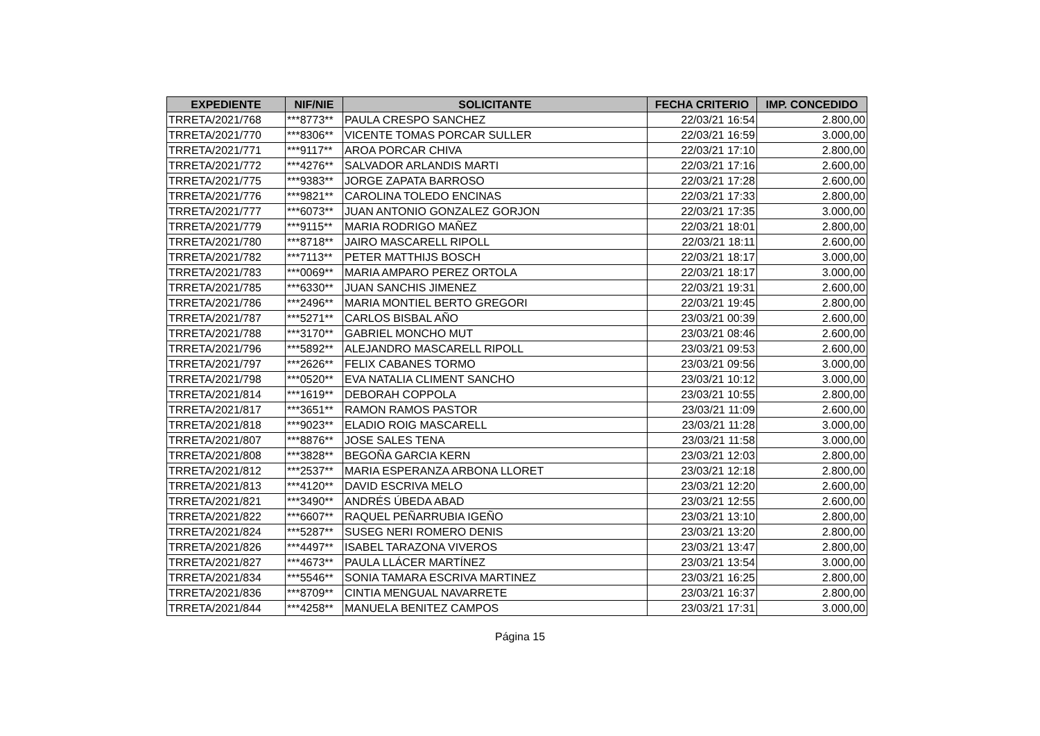| EXPEDIENTE | NIF/NIE | SOLICITANTE | FECHA CRITERIO | IMP. CONCEDIDO |
| --- | --- | --- | --- | --- |
| TRRETA/2021/768 | ***8773** | PAULA CRESPO SANCHEZ | 22/03/21 16:54 | 2.800,00 |
| TRRETA/2021/770 | ***8306** | VICENTE TOMAS PORCAR SULLER | 22/03/21 16:59 | 3.000,00 |
| TRRETA/2021/771 | ***9117** | AROA PORCAR CHIVA | 22/03/21 17:10 | 2.800,00 |
| TRRETA/2021/772 | ***4276** | SALVADOR ARLANDIS MARTI | 22/03/21 17:16 | 2.600,00 |
| TRRETA/2021/775 | ***9383** | JORGE ZAPATA BARROSO | 22/03/21 17:28 | 2.600,00 |
| TRRETA/2021/776 | ***9821** | CAROLINA TOLEDO ENCINAS | 22/03/21 17:33 | 2.800,00 |
| TRRETA/2021/777 | ***6073** | JUAN ANTONIO GONZALEZ GORJON | 22/03/21 17:35 | 3.000,00 |
| TRRETA/2021/779 | ***9115** | MARIA RODRIGO MAÑEZ | 22/03/21 18:01 | 2.800,00 |
| TRRETA/2021/780 | ***8718** | JAIRO MASCARELL RIPOLL | 22/03/21 18:11 | 2.600,00 |
| TRRETA/2021/782 | ***7113** | PETER MATTHIJS BOSCH | 22/03/21 18:17 | 3.000,00 |
| TRRETA/2021/783 | ***0069** | MARIA AMPARO PEREZ ORTOLA | 22/03/21 18:17 | 3.000,00 |
| TRRETA/2021/785 | ***6330** | JUAN SANCHIS JIMENEZ | 22/03/21 19:31 | 2.600,00 |
| TRRETA/2021/786 | ***2496** | MARIA MONTIEL BERTO GREGORI | 22/03/21 19:45 | 2.800,00 |
| TRRETA/2021/787 | ***5271** | CARLOS BISBAL AÑO | 23/03/21 00:39 | 2.600,00 |
| TRRETA/2021/788 | ***3170** | GABRIEL MONCHO MUT | 23/03/21 08:46 | 2.600,00 |
| TRRETA/2021/796 | ***5892** | ALEJANDRO MASCARELL RIPOLL | 23/03/21 09:53 | 2.600,00 |
| TRRETA/2021/797 | ***2626** | FELIX CABANES TORMO | 23/03/21 09:56 | 3.000,00 |
| TRRETA/2021/798 | ***0520** | EVA NATALIA CLIMENT SANCHO | 23/03/21 10:12 | 3.000,00 |
| TRRETA/2021/814 | ***1619** | DEBORAH COPPOLA | 23/03/21 10:55 | 2.800,00 |
| TRRETA/2021/817 | ***3651** | RAMON RAMOS PASTOR | 23/03/21 11:09 | 2.600,00 |
| TRRETA/2021/818 | ***9023** | ELADIO ROIG MASCARELL | 23/03/21 11:28 | 3.000,00 |
| TRRETA/2021/807 | ***8876** | JOSE SALES TENA | 23/03/21 11:58 | 3.000,00 |
| TRRETA/2021/808 | ***3828** | BEGOÑA GARCIA KERN | 23/03/21 12:03 | 2.800,00 |
| TRRETA/2021/812 | ***2537** | MARIA ESPERANZA ARBONA LLORET | 23/03/21 12:18 | 2.800,00 |
| TRRETA/2021/813 | ***4120** | DAVID ESCRIVA MELO | 23/03/21 12:20 | 2.600,00 |
| TRRETA/2021/821 | ***3490** | ANDRÉS ÚBEDA ABAD | 23/03/21 12:55 | 2.600,00 |
| TRRETA/2021/822 | ***6607** | RAQUEL PEÑARRUBIA IGEÑO | 23/03/21 13:10 | 2.800,00 |
| TRRETA/2021/824 | ***5287** | SUSEG NERI ROMERO DENIS | 23/03/21 13:20 | 2.800,00 |
| TRRETA/2021/826 | ***4497** | ISABEL TARAZONA VIVEROS | 23/03/21 13:47 | 2.800,00 |
| TRRETA/2021/827 | ***4673** | PAULA LLÁCER MARTÍNEZ | 23/03/21 13:54 | 3.000,00 |
| TRRETA/2021/834 | ***5546** | SONIA TAMARA ESCRIVA MARTINEZ | 23/03/21 16:25 | 2.800,00 |
| TRRETA/2021/836 | ***8709** | CINTIA MENGUAL NAVARRETE | 23/03/21 16:37 | 2.800,00 |
| TRRETA/2021/844 | ***4258** | MANUELA BENITEZ CAMPOS | 23/03/21 17:31 | 3.000,00 |
Página 15